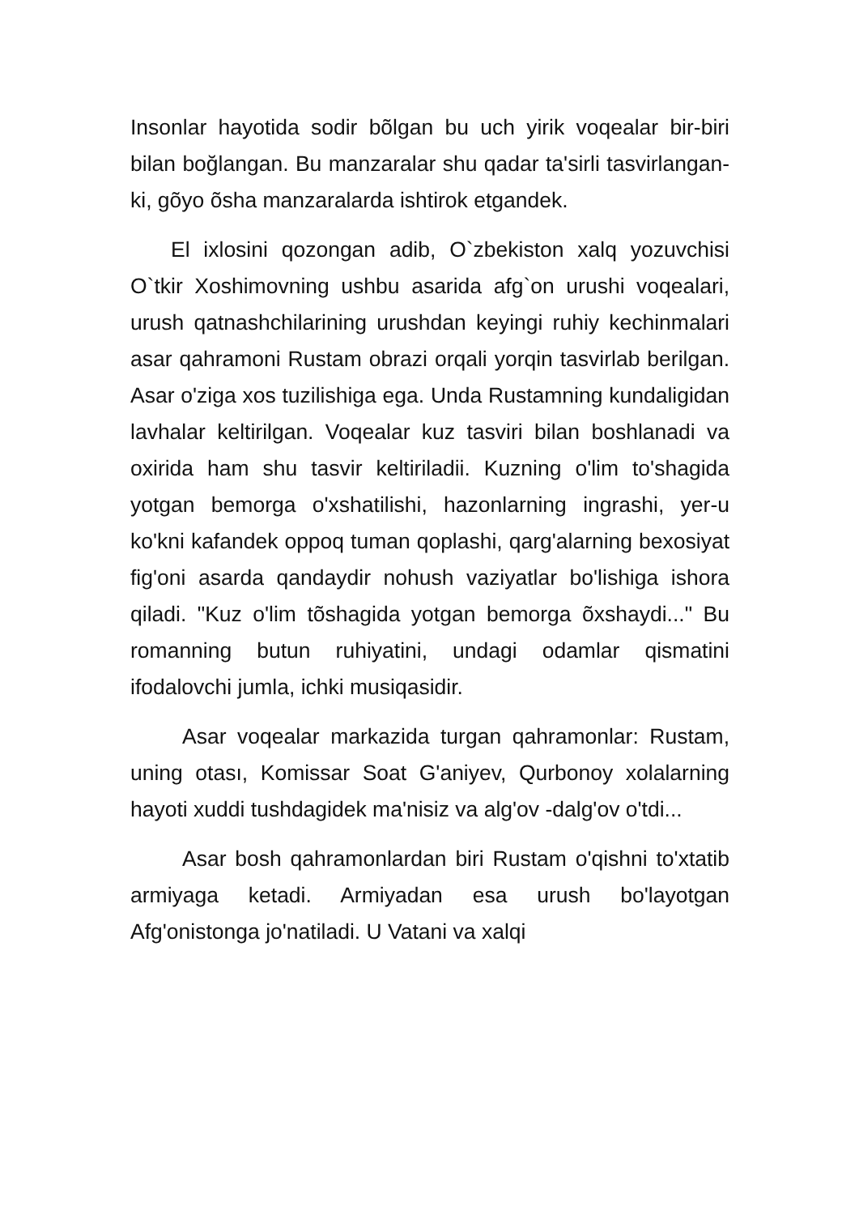Insonlar hayotida sodir bõlgan bu uch yirik voqealar bir-biri bilan boğlangan. Bu manzaralar shu qadar ta'sirli tasvirlangan-ki, gõyo õsha manzaralarda ishtirok etgandek.
El ixlosini qozongan adib, O`zbekiston xalq yozuvchisi O`tkir Xoshimovning ushbu asarida afg`on urushi voqealari, urush qatnashchilarining urushdan keyingi ruhiy kechinmalari asar qahramoni Rustam obrazi orqali yorqin tasvirlab berilgan. Asar o'ziga xos tuzilishiga ega. Unda Rustamning kundaligidan lavhalar keltirilgan. Voqealar kuz tasviri bilan boshlanadi va oxirida ham shu tasvir keltiriladii. Kuzning o'lim to'shagida yotgan bemorga o'xshatilishi, hazonlarning ingrashi, yer-u ko'kni kafandek oppoq tuman qoplashi, qarg'alarning bexosiyat fig'oni asarda qandaydir nohush vaziyatlar bo'lishiga ishora qiladi. "Kuz o'lim tõshagida yotgan bemorga õxshaydi..." Bu romanning butun ruhiyatini, undagi odamlar qismatini ifodalovchi jumla, ichki musiqasidir.
Asar voqealar markazida turgan qahramonlar: Rustam, uning otası, Komissar Soat G'aniyev, Qurbonoy xolalarning hayoti xuddi tushdagidek ma'nisiz va alg'ov -dalg'ov o'tdi...
Asar bosh qahramonlardan biri Rustam o'qishni to'xtatib armiyaga ketadi. Armiyadan esa urush bo'layotgan Afg'onistonga jo'natiladi. U Vatani va xalqi